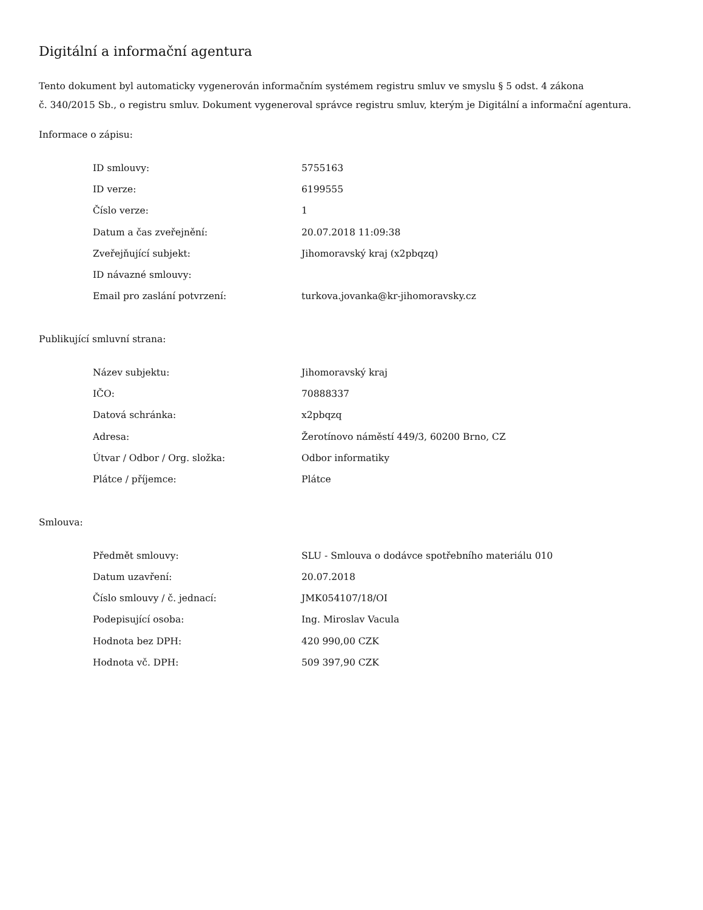Digitální a informační agentura
Tento dokument byl automaticky vygenerován informačním systémem registru smluv ve smyslu § 5 odst. 4 zákona
č. 340/2015 Sb., o registru smluv. Dokument vygeneroval správce registru smluv, kterým je Digitální a informační agentura.
Informace o zápisu:
| ID smlouvy: | 5755163 |
| ID verze: | 6199555 |
| Číslo verze: | 1 |
| Datum a čas zveřejnění: | 20.07.2018 11:09:38 |
| Zveřejňující subjekt: | Jihomoravský kraj (x2pbqzq) |
| ID návazné smlouvy: | |
| Email pro zaslání potvrzení: | turkova.jovanka@kr-jihomoravsky.cz |
Publikující smluvní strana:
| Název subjektu: | Jihomoravský kraj |
| IČO: | 70888337 |
| Datová schránka: | x2pbqzq |
| Adresa: | Žerotínovo náměstí 449/3, 60200 Brno, CZ |
| Útvar / Odbor / Org. složka: | Odbor informatiky |
| Plátce / příjemce: | Plátce |
Smlouva:
| Předmět smlouvy: | SLU - Smlouva o dodávce spotřebního materiálu 010 |
| Datum uzavření: | 20.07.2018 |
| Číslo smlouvy / č. jednací: | JMK054107/18/OI |
| Podepisující osoba: | Ing. Miroslav Vacula |
| Hodnota bez DPH: | 420 990,00 CZK |
| Hodnota vč. DPH: | 509 397,90 CZK |